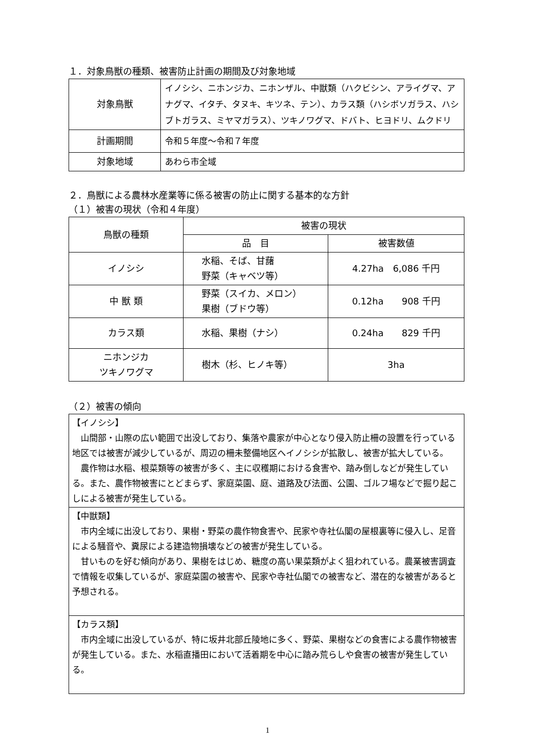１．対象鳥獣の種類、被害防止計画の期間及び対象地域
| 対象鳥獣 | イノシシ、ニホンジカ、ニホンザル、中獣類（ハクビシン、アライグマ、アナグマ、イタチ、タヌキ、キツネ、テン）、カラス類（ハシボソガラス、ハシブトガラス、ミヤマガラス）、ツキノワグマ、ドバト、ヒヨドリ、ムクドリ |
| 計画期間 | 令和５年度～令和７年度 |
| 対象地域 | あわら市全域 |
２．鳥獣による農林水産業等に係る被害の防止に関する基本的な方針
（１）被害の現状（令和４年度）
| 鳥獣の種類 | 被害の現状 | |
| --- | --- | --- |
| | 品 目 | 被害数値 |
| イノシシ | 水稲、そば、甘藷 野菜（キャベツ等） | 4.27ha 6,086 千円 |
| 中 獣 類 | 野菜（スイカ、メロン） 果樹（ブドウ等） | 0.12ha 908 千円 |
| カラス類 | 水稲、果樹（ナシ） | 0.24ha 829 千円 |
| ニホンジカ ツキノワグマ | 樹木（杉、ヒノキ等） | 3ha |
（２）被害の傾向
| 【イノシシ】 山間部・山際の広い範囲で出没しており、集落や農家が中心となり侵入防止柵の設置を行っている地区では被害が減少しているが、周辺の柵未整備地区へイノシシが拡散し、被害が拡大している。 農作物は水稲、根菜類等の被害が多く、主に収穫期における食害や、踏み倒しなどが発生している。また、農作物被害にとどまらず、家庭菜園、庭、道路及び法面、公園、ゴルフ場などで掘り起こしによる被害が発生している。 |
| 【中獣類】 市内全域に出没しており、果樹・野菜の農作物食害や、民家や寺社仏閣の屋根裏等に侵入し、足音による騒音や、糞尿による建造物損壊などの被害が発生している。 甘いものを好む傾向があり、果樹をはじめ、糖度の高い果菜類がよく狙われている。農業被害調査で情報を収集しているが、家庭菜園の被害や、民家や寺社仏閣での被害など、潜在的な被害があると予想される。 |
| 【カラス類】 市内全域に出没しているが、特に坂井北部丘陵地に多く、野菜、果樹などの食害による農作物被害が発生している。また、水稲直播田において活着期を中心に踏み荒らしや食害の被害が発生している。 |
1